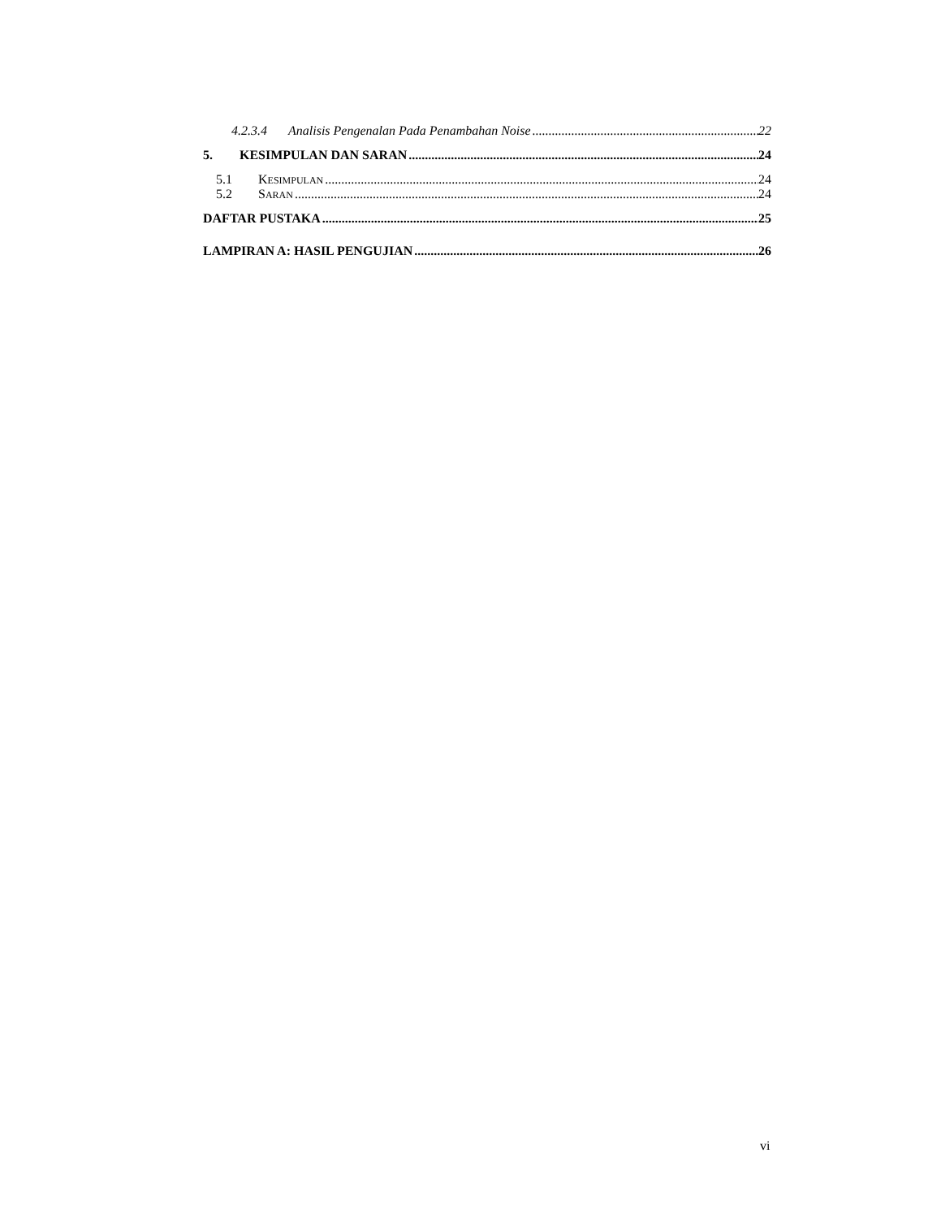4.2.3.4 Analisis Pengenalan Pada Penambahan Noise 22
5. KESIMPULAN DAN SARAN 24
5.1 KESIMPULAN 24
5.2 SARAN 24
DAFTAR PUSTAKA 25
LAMPIRAN A: HASIL PENGUJIAN 26
vi